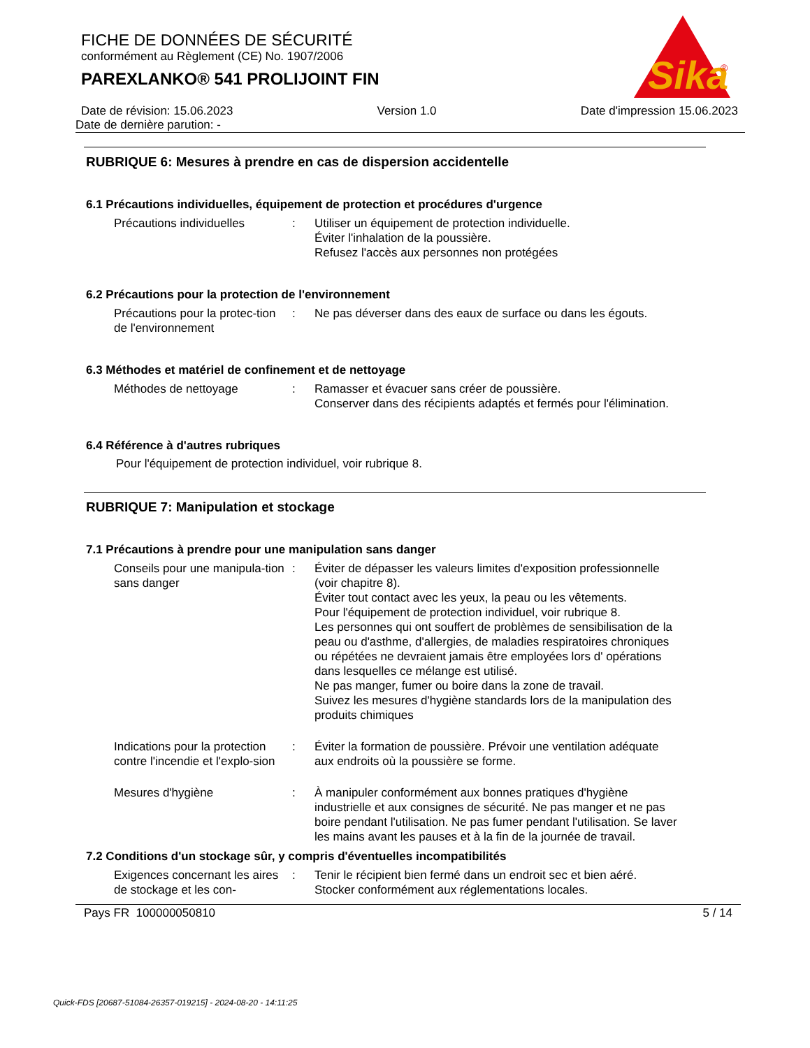Sika
®
FICHE DE DONNÉES DE SÉCURITÉ
conformément au Règlement (CE) No. 1907/2006
PAREXLANKO® 541 PROLIJOINT FIN
Date de révision: 15.06.2023 Version 1.0 Date d'impression 15.06.2023
Date de dernière parution: -
RUBRIQUE 6: Mesures à prendre en cas de dispersion accidentelle
6.1 Précautions individuelles, équipement de protection et procédures d'urgence
Précautions individuelles : Utiliser un équipement de protection individuelle.
Éviter l'inhalation de la poussière.
Refusez l'accès aux personnes non protégées
6.2 Précautions pour la protection de l'environnement
Précautions pour la protec-tion de l'environnement
: Ne pas déverser dans des eaux de surface ou dans les égouts.
6.3 Méthodes et matériel de confinement et de nettoyage
Méthodes de nettoyage : Ramasser et évacuer sans créer de poussière.
Conserver dans des récipients adaptés et fermés pour l'élimination.
6.4 Référence à d'autres rubriques
Pour l'équipement de protection individuel, voir rubrique 8.
RUBRIQUE 7: Manipulation et stockage
7.1 Précautions à prendre pour une manipulation sans danger
Conseils pour une manipula-tion sans danger
: Éviter de dépasser les valeurs limites d'exposition professionnelle (voir chapitre 8).
Éviter tout contact avec les yeux, la peau ou les vêtements.
Pour l'équipement de protection individuel, voir rubrique 8.
Les personnes qui ont souffert de problèmes de sensibilisation de la peau ou d'asthme, d'allergies, de maladies respiratoires chroniques ou répétées ne devraient jamais être employées lors d' opérations dans lesquelles ce mélange est utilisé.
Ne pas manger, fumer ou boire dans la zone de travail.
Suivez les mesures d'hygiène standards lors de la manipulation des produits chimiques
Indications pour la protection contre l'incendie et l'explo-sion
: Éviter la formation de poussière. Prévoir une ventilation adéquate aux endroits où la poussière se forme.
Mesures d'hygiène : À manipuler conformément aux bonnes pratiques d'hygiène industrielle et aux consignes de sécurité. Ne pas manger et ne pas boire pendant l'utilisation. Ne pas fumer pendant l'utilisation. Se laver les mains avant les pauses et à la fin de la journée de travail.
7.2 Conditions d'un stockage sûr, y compris d'éventuelles incompatibilités
Exigences concernant les aires de stockage et les con-
: Tenir le récipient bien fermé dans un endroit sec et bien aéré.
Stocker conformément aux réglementations locales.
Pays FR 100000050810 5 / 14
Quick-FDS [20687-51084-26357-019215] - 2024-08-20 - 14:11:25